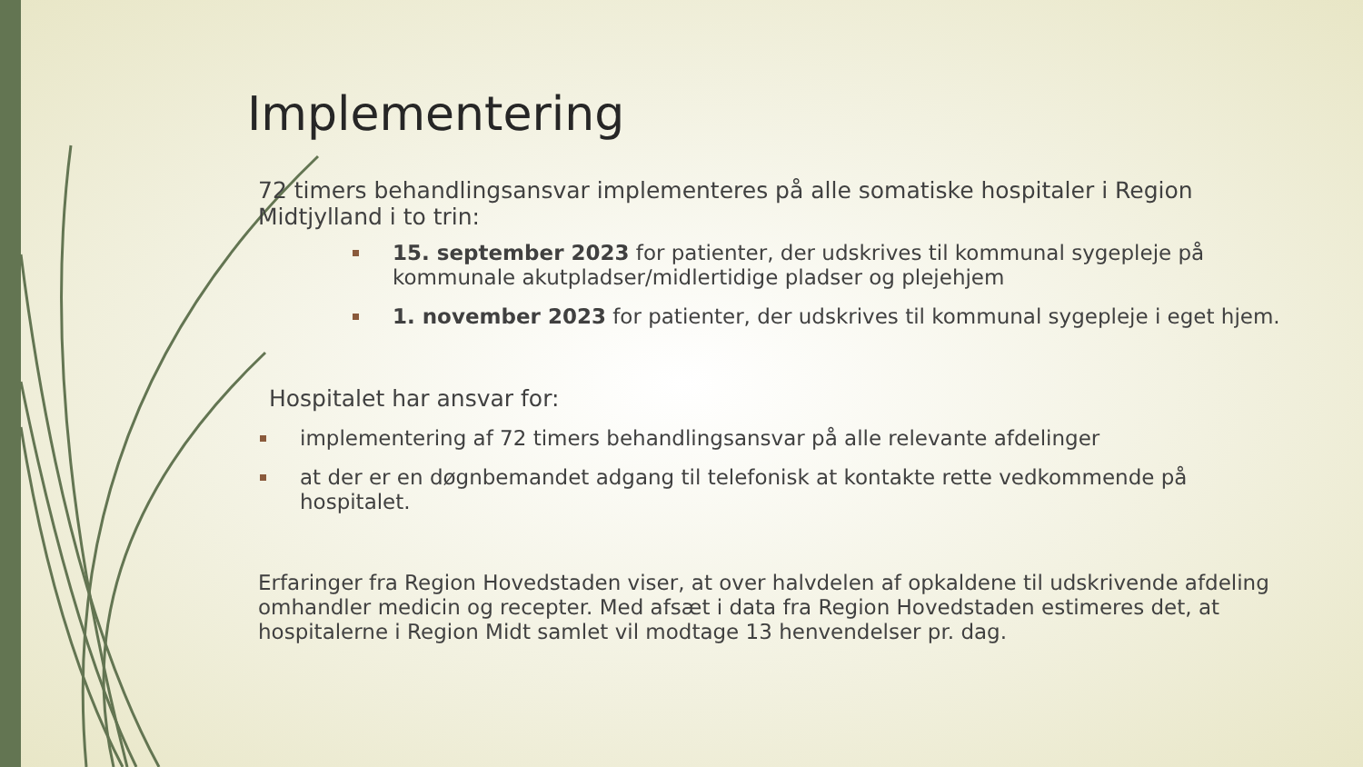Implementering
72 timers behandlingsansvar implementeres på alle somatiske hospitaler i Region Midtjylland i to trin:
15. september 2023 for patienter, der udskrives til kommunal sygepleje på kommunale akutpladser/midlertidige pladser og plejehjem
1. november 2023 for patienter, der udskrives til kommunal sygepleje i eget hjem.
Hospitalet har ansvar for:
implementering af 72 timers behandlingsansvar på alle relevante afdelinger
at der er en døgnbemandet adgang til telefonisk at kontakte rette vedkommende på hospitalet.
Erfaringer fra Region Hovedstaden viser, at over halvdelen af opkaldene til udskrivende afdeling omhandler medicin og recepter. Med afsæt i data fra Region Hovedstaden estimeres det, at hospitalerne i Region Midt samlet vil modtage 13 henvendelser pr. dag.